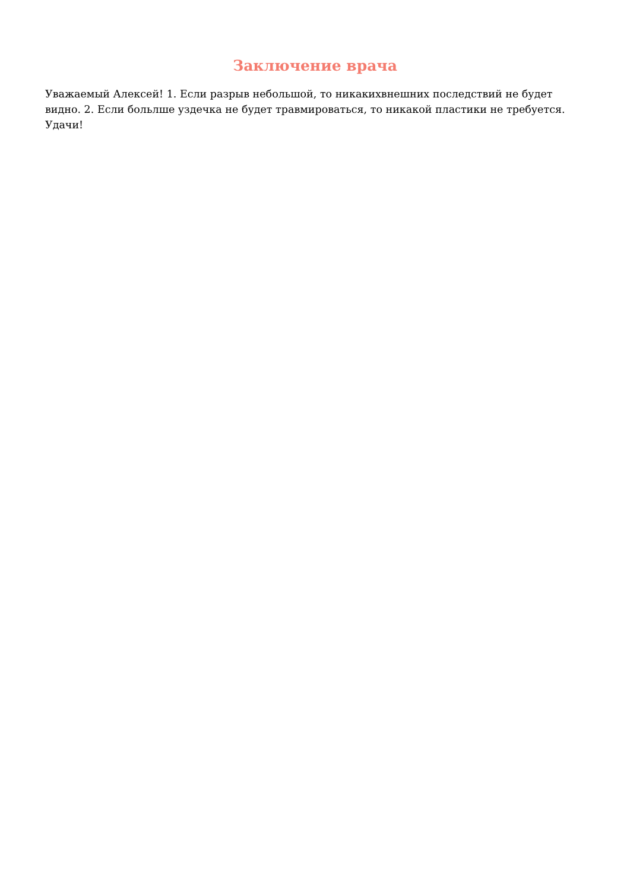Заключение врача
Уважаемый Алексей! 1. Если разрыв небольшой, то никакихвнешних последствий не будет видно. 2. Если больлше уздечка не будет травмироваться, то никакой пластики не требуется. Удачи!